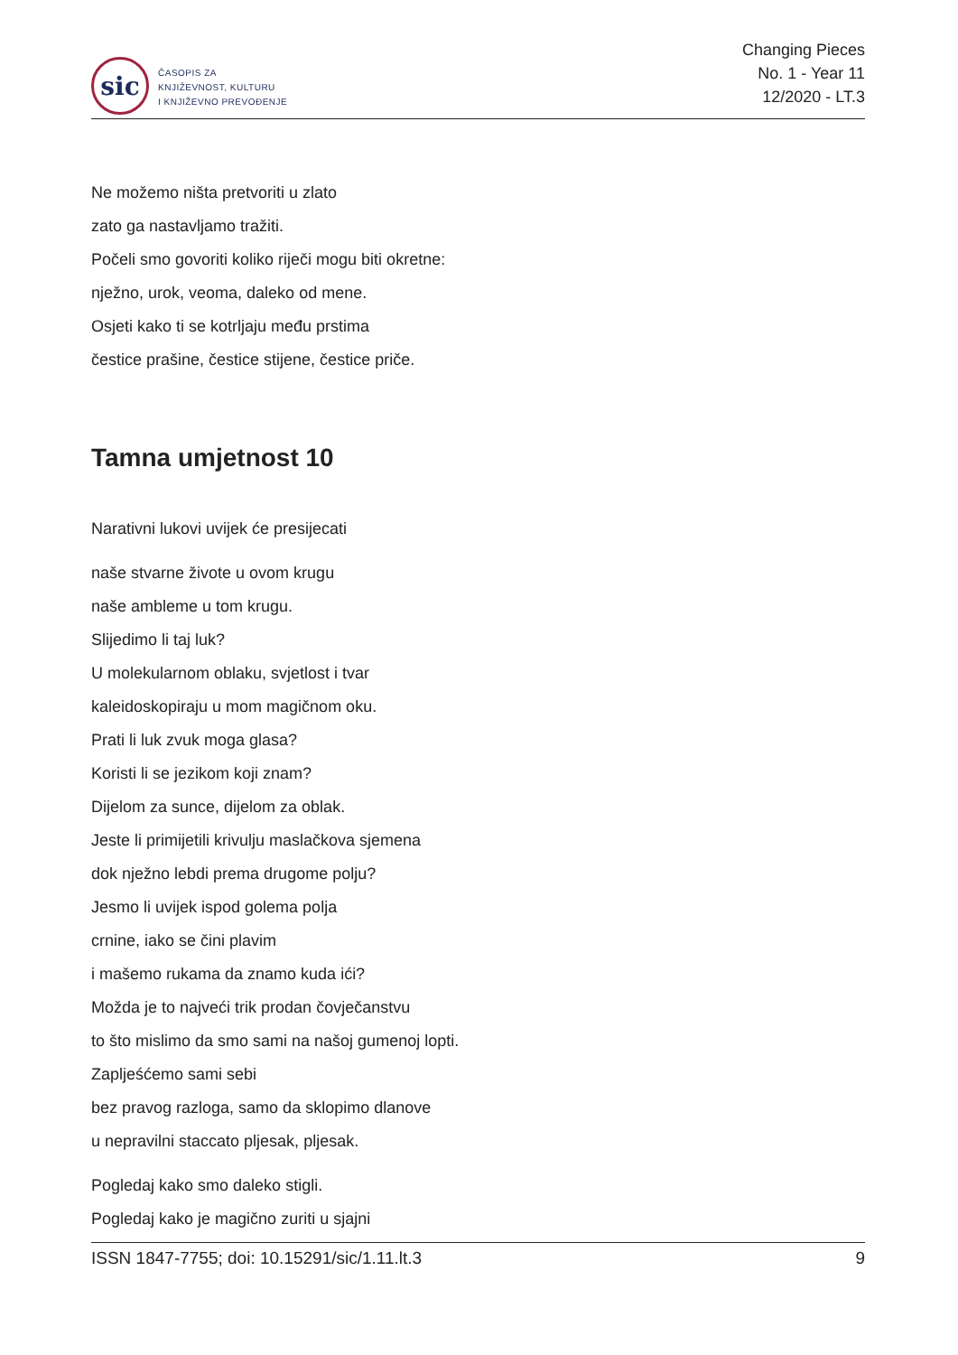sic
ČASOPIS ZA
KNJIŽEVNOST, KULTURU
I KNJIŽEVNO PREVOĐENJE
Changing Pieces
No. 1 - Year 11
12/2020 - LT.3
Ne možemo ništa pretvoriti u zlato
zato ga nastavljamo tražiti.
Počeli smo govoriti koliko riječi mogu biti okretne:
nježno, urok, veoma, daleko od mene.
Osjeti kako ti se kotrljaju među prstima
čestice prašine, čestice stijene, čestice priče.
Tamna umjetnost 10
Narativni lukovi uvijek će presijecati
naše stvarne živote u ovom krugu
naše ambleme u tom krugu.
Slijedimo li taj luk?
U molekularnom oblaku, svjetlost i tvar
kaleidoskopiraju u mom magičnom oku.
Prati li luk zvuk moga glasa?
Koristi li se jezikom koji znam?
Dijelom za sunce, dijelom za oblak.
Jeste li primijetili krivulju maslačkova sjemena
dok nježno lebdi prema drugome polju?
Jesmo li uvijek ispod golema polja
crnine, iako se čini plavim
i mašemo rukama da znamo kuda ići?
Možda je to najveći trik prodan čovječanstvu
to što mislimo da smo sami na našoj gumenoj lopti.
Zapljeśćemo sami sebi
bez pravog razloga, samo da sklopimo dlanove
u nepravilni staccato pljesak, pljesak.
Pogledaj kako smo daleko stigli.
Pogledaj kako je magično zuriti u sjajni
ISSN 1847-7755; doi: 10.15291/sic/1.11.lt.3 9